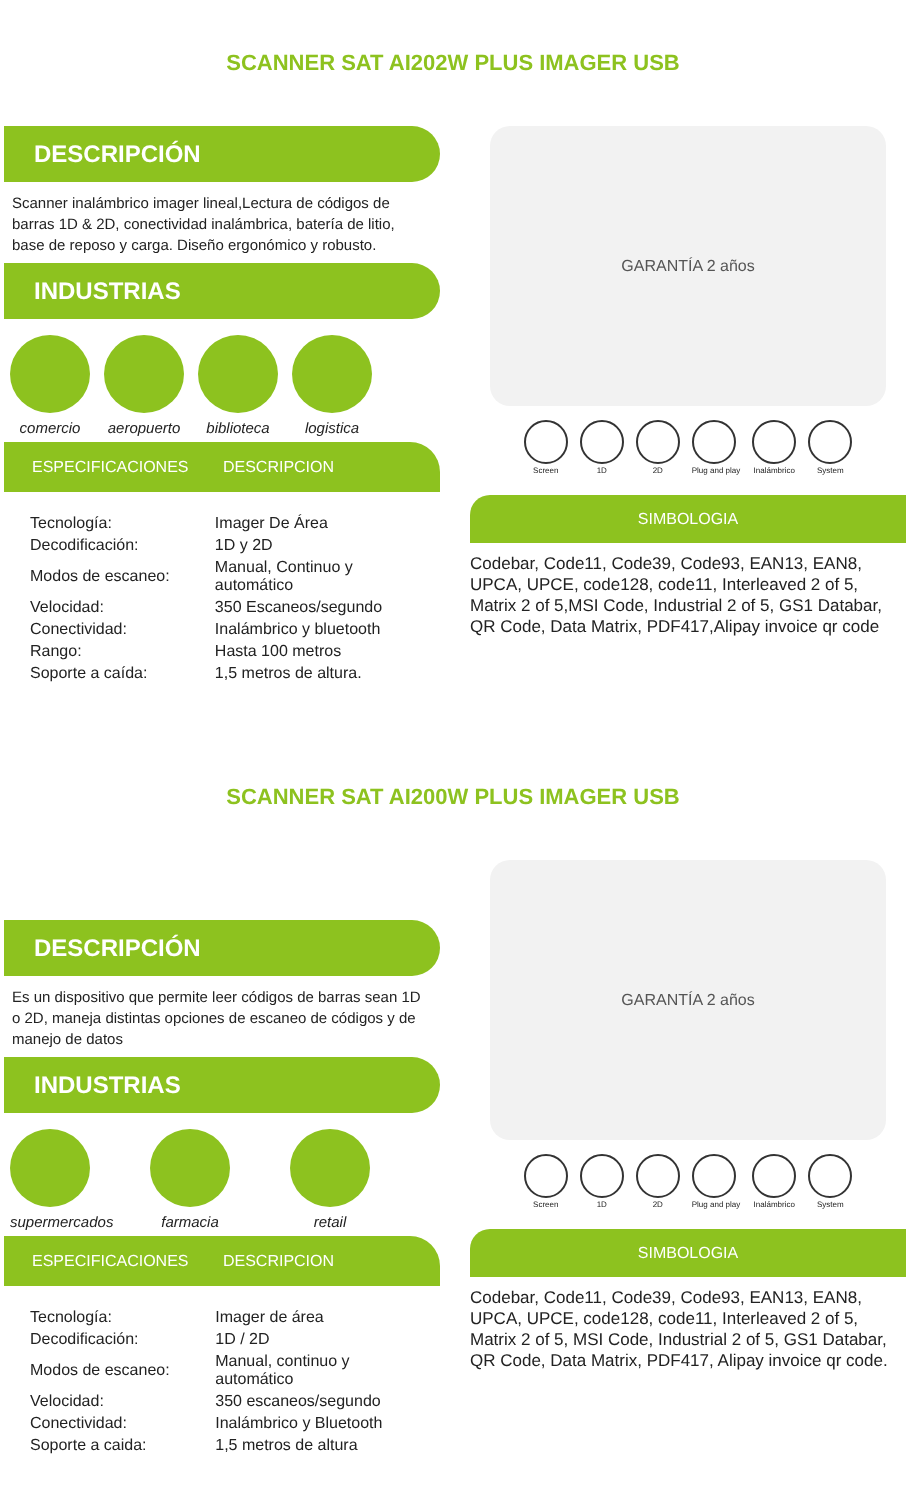SCANNER SAT AI202W PLUS IMAGER USB
DESCRIPCIÓN
Scanner inalámbrico imager lineal,Lectura de códigos de barras 1D & 2D, conectividad inalámbrica, batería de litio, base de reposo y carga. Diseño ergonómico y robusto.
INDUSTRIAS
comercio aeropuerto
biblioteca
logistica
ESPECIFICACIONES DESCRIPCION
| Tecnología: | Imager De Área |
| Decodificación: | 1D y 2D |
| Modos de escaneo: | Manual, Continuo y automático |
| Velocidad: | 350 Escaneos/segundo |
| Conectividad: | Inalámbrico y bluetooth |
| Rango: | Hasta 100 metros |
| Soporte a caída: | 1,5 metros de altura. |
GARANTÍA 2 años
Screen 1D 2D Plug and play Inalámbrico System
SIMBOLOGIA
Codebar, Code11, Code39, Code93, EAN13, EAN8, UPCA, UPCE, code128, code11, Interleaved 2 of 5, Matrix 2 of 5,MSI Code, Industrial 2 of 5, GS1 Databar, QR Code, Data Matrix, PDF417,Alipay invoice qr code
SCANNER SAT AI200W PLUS IMAGER USB
DESCRIPCIÓN
Es un dispositivo que permite leer códigos de barras sean 1D o 2D, maneja distintas opciones de escaneo de códigos y de manejo de datos
INDUSTRIAS
supermercados
farmacia retail
ESPECIFICACIONES DESCRIPCION
| Tecnología: | Imager de área |
| Decodificación: | 1D / 2D |
| Modos de escaneo: | Manual, continuo y automático |
| Velocidad: | 350 escaneos/segundo |
| Conectividad: | Inalámbrico y Bluetooth |
| Soporte a caida: | 1,5 metros de altura |
GARANTÍA 2 años
Screen 1D 2D Plug and play Inalámbrico System
SIMBOLOGIA
Codebar, Code11, Code39, Code93, EAN13, EAN8, UPCA, UPCE, code128, code11, Interleaved 2 of 5, Matrix 2 of 5, MSI Code, Industrial 2 of 5, GS1 Databar, QR Code, Data Matrix, PDF417, Alipay invoice qr code.